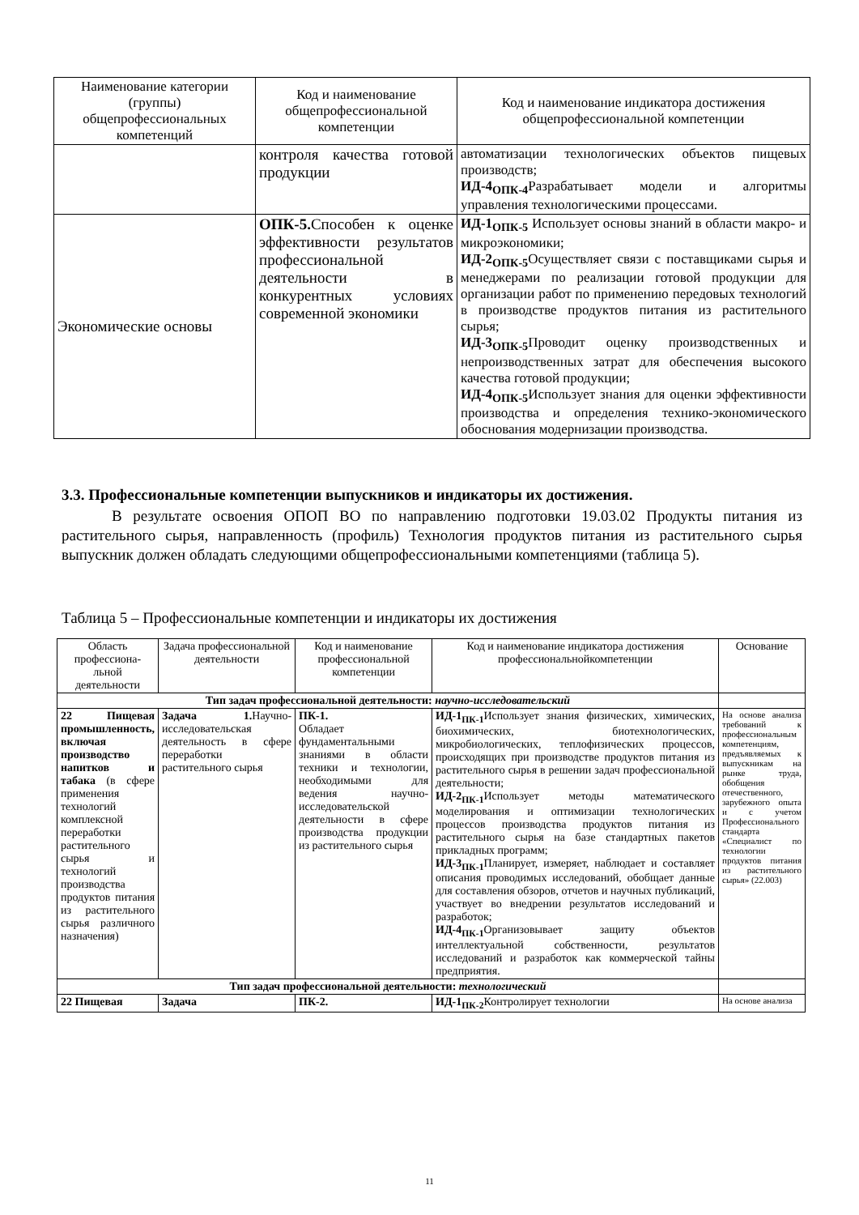| Наименование категории (группы) общепрофессиональных компетенций | Код и наименование общепрофессиональной компетенции | Код и наименование индикатора достижения общепрофессиональной компетенции |
| --- | --- | --- |
| | контроля качества готовой продукции | автоматизации технологических объектов пищевых производств; ИД-4<sub>ОПК-4</sub> Разрабатывает модели и алгоритмы управления технологическими процессами. |
| Экономические основы | ОПК-5. Способен к оценке эффективности результатов профессиональной деятельности в конкурентных условиях современной экономики | ИД-1<sub>ОПК-5</sub> Использует основы знаний в области макро- и микроэкономики; ИД-2<sub>ОПК-5</sub> Осуществляет связи с поставщиками сырья и менеджерами по реализации готовой продукции для организации работ по применению передовых технологий в производстве продуктов питания из растительного сырья; ИД-3<sub>ОПК-5</sub> Проводит оценку производственных и непроизводственных затрат для обеспечения высокого качества готовой продукции; ИД-4<sub>ОПК-5</sub> Использует знания для оценки эффективности производства и определения технико-экономического обоснования модернизации производства. |
3.3. Профессиональные компетенции выпускников и индикаторы их достижения.
В результате освоения ОПОП ВО по направлению подготовки 19.03.02 Продукты питания из растительного сырья, направленность (профиль) Технология продуктов питания из растительного сырья выпускник должен обладать следующими общепрофессиональными компетенциями (таблица 5).
Таблица 5 – Профессиональные компетенции и индикаторы их достижения
| Область профессиона-льной деятельности | Задача профессиональной деятельности | Код и наименование профессиональной компетенции | Код и наименование индикатора достижения профессиональнойкомпетенции | Основание |
| --- | --- | --- | --- | --- |
| Тип задач профессиональной деятельности: научно-исследовательский | | | | |
| 22 Пищевая промышленность, включая производство напитков и табака (в сфере применения технологий комплексной переработки растительного сырья и технологий производства продуктов питания из растительного сырья различного назначения) | Задача 1. Научно-исследовательская деятельность в сфере переработки растительного сырья | ПК-1. Обладает фундаментальными знаниями в области техники и технологии, необходимыми для ведения научно-исследовательской деятельности в сфере производства продукции из растительного сырья | ИД-1<sub>ПК-1</sub> Использует знания физических, химических, биохимических, биотехнологических, микробиологических, теплофизических процессов, происходящих при производстве продуктов питания из растительного сырья в решении задач профессиональной деятельности; ИД-2<sub>ПК-1</sub> Использует методы математического моделирования и оптимизации технологических процессов производства продуктов питания из растительного сырья на базе стандартных пакетов прикладных программ; ИД-3<sub>ПК-1</sub> Планирует, измеряет, наблюдает и составляет описания проводимых исследований, обобщает данные для составления обзоров, отчетов и научных публикаций, участвует во внедрении результатов исследований и разработок; ИД-4<sub>ПК-1</sub> Организовывает защиту объектов интеллектуальной собственности, результатов исследований и разработок как коммерческой тайны предприятия. | На основе анализа требований к профессиональным компетенциям, предъявляемых к выпускникам на рынке труда, обобщения отечественного, зарубежного опыта и с учетом Профессионального стандарта «Специалист по технологии продуктов питания из растительного сырья» (22.003) |
| Тип задач профессиональной деятельности: технологический | | | | |
| 22 Пищевая | Задача | ПК-2. | ИД-1<sub>ПК-2</sub> Контролирует технологии | На основе анализа |
11